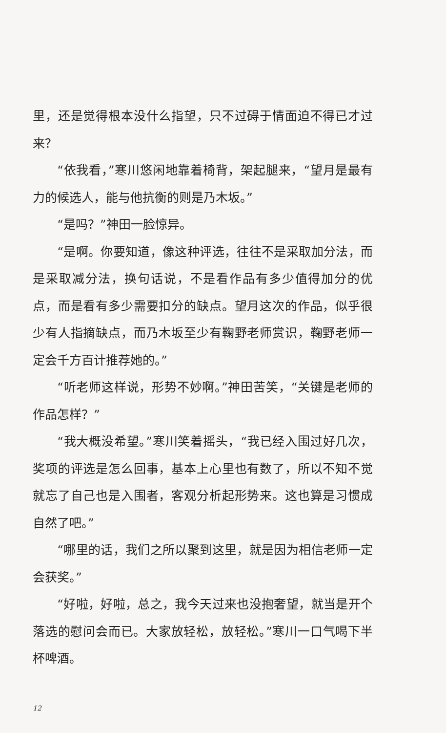里，还是觉得根本没什么指望，只不过碍于情面迫不得已才过来？
“依我看，”寒川悠闲地靠着椅背，架起腿来，“望月是最有力的候选人，能与他抗衡的则是乃木坂。”
“是吗？”神田一脸惊异。
“是啊。你要知道，像这种评选，往往不是采取加分法，而是采取减分法，换句话说，不是看作品有多少值得加分的优点，而是看有多少需要扣分的缺点。望月这次的作品，似乎很少有人指摘缺点，而乃木坂至少有鞠野老师赏识，鞠野老师一定会千方百计推荐她的。”
“听老师这样说，形势不妙啊。”神田苦笑，“关键是老师的作品怎样？”
“我大概没希望。”寒川笑着摇头，“我已经入围过好几次，奖项的评选是怎么回事，基本上心里也有数了，所以不知不觉就忘了自己也是入围者，客观分析起形势来。这也算是习惯成自然了吧。”
“哪里的话，我们之所以聚到这里，就是因为相信老师一定会获奖。”
“好啦，好啦，总之，我今天过来也没抱奢望，就当是开个落选的慰问会而已。大家放轻松，放轻松。”寒川一口气喝下半杯啤酒。
12